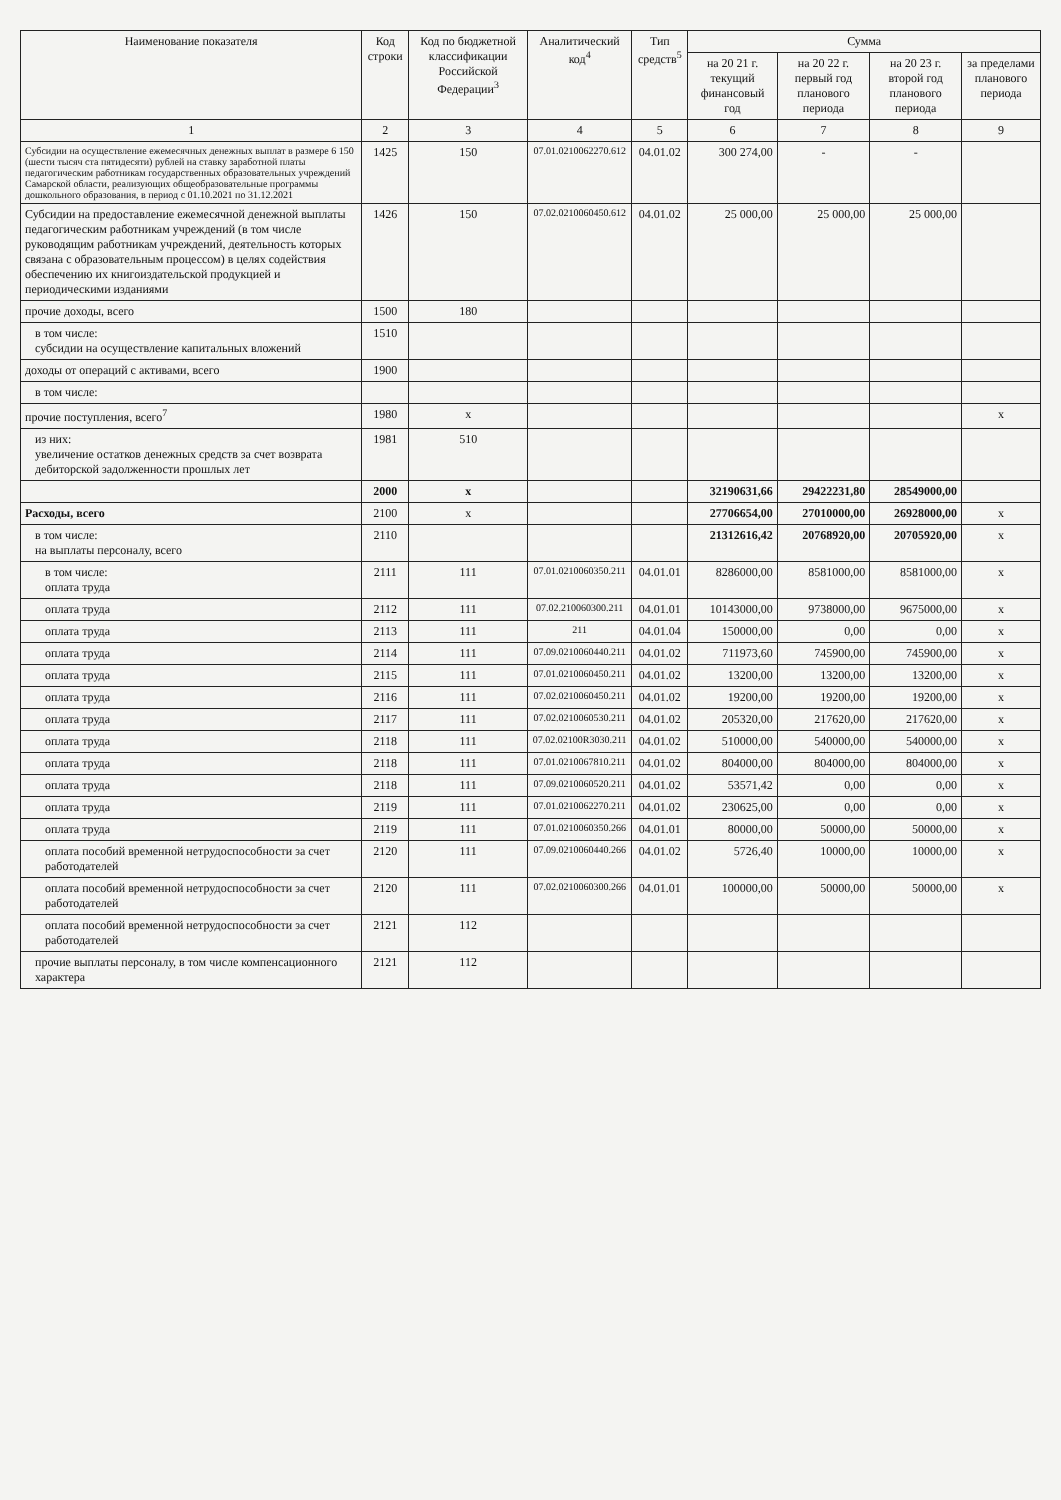| Наименование показателя | Код строки | Код по бюджетной классификации Российской Федерации<sup>3</sup> | Аналитический код<sup>4</sup> | Тип средств<sup>5</sup> | Сумма | | | |
| --- | --- | --- | --- | --- | --- | --- | --- | --- |
| | | | | | на 20 21 г. текущий финансовый год | на 20 22 г. первый год планового периода | на 20 23 г. второй год планового периода | за пределами планового периода |
| 1 | 2 | 3 | 4 | 5 | 6 | 7 | 8 | 9 |
| Субсидии на осуществление ежемесячных денежных выплат в размере 6 150 (шести тысяч ста пятидесяти) рублей на ставку заработной платы педагогическим работникам государственных образовательных учреждений Самарской области, реализующих общеобразовательные программы дошкольного образования, в период с 01.10.2021 по 31.12.2021 | 1425 | 150 | 07.01.0210062270.612 | 04.01.02 | 300 274,00 | - | - | |
| Субсидии на предоставление ежемесячной денежной выплаты педагогическим работникам учреждений (в том числе руководящим работникам учреждений, деятельность которых связана с образовательным процессом) в целях содействия обеспечению их книгоиздательской продукцией и периодическими изданиями | 1426 | 150 | 07.02.0210060450.612 | 04.01.02 | 25 000,00 | 25 000,00 | 25 000,00 | |
| прочие доходы, всего | 1500 | 180 | | | | | | |
| в том числе: субсидии на осуществление капитальных вложений | 1510 | | | | | | | |
| доходы от операций с активами, всего | 1900 | | | | | | | |
| в том числе: | | | | | | | | |
| прочие поступления, всего<sup>7</sup> | 1980 | x | | | | | | x |
| из них: увеличение остатков денежных средств за счет возврата дебиторской задолженности прошлых лет | 1981 | 510 | | | | | | |
| | 2000 | x | | | 32190631,66 | 29422231,80 | 28549000,00 | |
| Расходы, всего | 2100 | x | | | 27706654,00 | 27010000,00 | 26928000,00 | x |
| в том числе: на выплаты персоналу, всего | 2110 | | | | 21312616,42 | 20768920,00 | 20705920,00 | x |
| в том числе: оплата труда | 2111 | 111 | 07.01.0210060350.211 | 04.01.01 | 8286000,00 | 8581000,00 | 8581000,00 | x |
| оплата труда | 2112 | 111 | 07.02.210060300.211 | 04.01.01 | 10143000,00 | 9738000,00 | 9675000,00 | x |
| оплата труда | 2113 | 111 | 211 | 04.01.04 | 150000,00 | 0,00 | 0,00 | x |
| оплата труда | 2114 | 111 | 07.09.0210060440.211 | 04.01.02 | 711973,60 | 745900,00 | 745900,00 | x |
| оплата труда | 2115 | 111 | 07.01.0210060450.211 | 04.01.02 | 13200,00 | 13200,00 | 13200,00 | x |
| оплата труда | 2116 | 111 | 07.02.0210060450.211 | 04.01.02 | 19200,00 | 19200,00 | 19200,00 | x |
| оплата труда | 2117 | 111 | 07.02.0210060530.211 | 04.01.02 | 205320,00 | 217620,00 | 217620,00 | x |
| оплата труда | 2118 | 111 | 07.02.02100R3030.211 | 04.01.02 | 510000,00 | 540000,00 | 540000,00 | x |
| оплата труда | 2118 | 111 | 07.01.0210067810.211 | 04.01.02 | 804000,00 | 804000,00 | 804000,00 | x |
| оплата труда | 2118 | 111 | 07.09.0210060520.211 | 04.01.02 | 53571,42 | 0,00 | 0,00 | x |
| оплата труда | 2119 | 111 | 07.01.0210062270.211 | 04.01.02 | 230625,00 | 0,00 | 0,00 | x |
| оплата труда | 2119 | 111 | 07.01.0210060350.266 | 04.01.01 | 80000,00 | 50000,00 | 50000,00 | x |
| оплата пособий временной нетрудоспособности за счет работодателей | 2120 | 111 | 07.09.0210060440.266 | 04.01.02 | 5726,40 | 10000,00 | 10000,00 | x |
| оплата пособий временной нетрудоспособности за счет работодателей | 2120 | 111 | 07.02.0210060300.266 | 04.01.01 | 100000,00 | 50000,00 | 50000,00 | x |
| оплата пособий временной нетрудоспособности за счет работодателей | 2121 | 112 | | | | | | |
| прочие выплаты персоналу, в том числе компенсационного характера | 2121 | 112 | | | | | | |